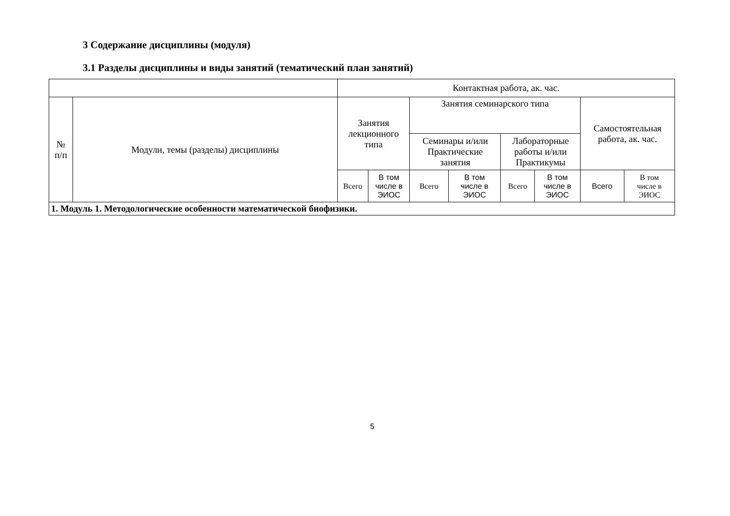3 Содержание дисциплины (модуля)
3.1 Разделы дисциплины и виды занятий (тематический план занятий)
| | | Контактная работа, ак. час. | | | | | | | |
| --- | --- | --- | --- | --- | --- | --- | --- | --- | --- |
| № п/п | Модули, темы (разделы) дисциплины | Занятия лекционного типа | | Занятия семинарского типа | | | | Самостоятельная работа, ак. час. | |
| | | | | Семинары и/или Практические занятия | | Лабораторные работы и/или Практикумы | | | |
| | | Всего | В том числе в ЭИОС | Всего | В том числе в ЭИОС | Всего | В том числе в ЭИОС | Всего | В том числе в ЭИОС |
| 1. Модуль 1. Методологические особенности математической биофизики. | | | | | | | | | |
5